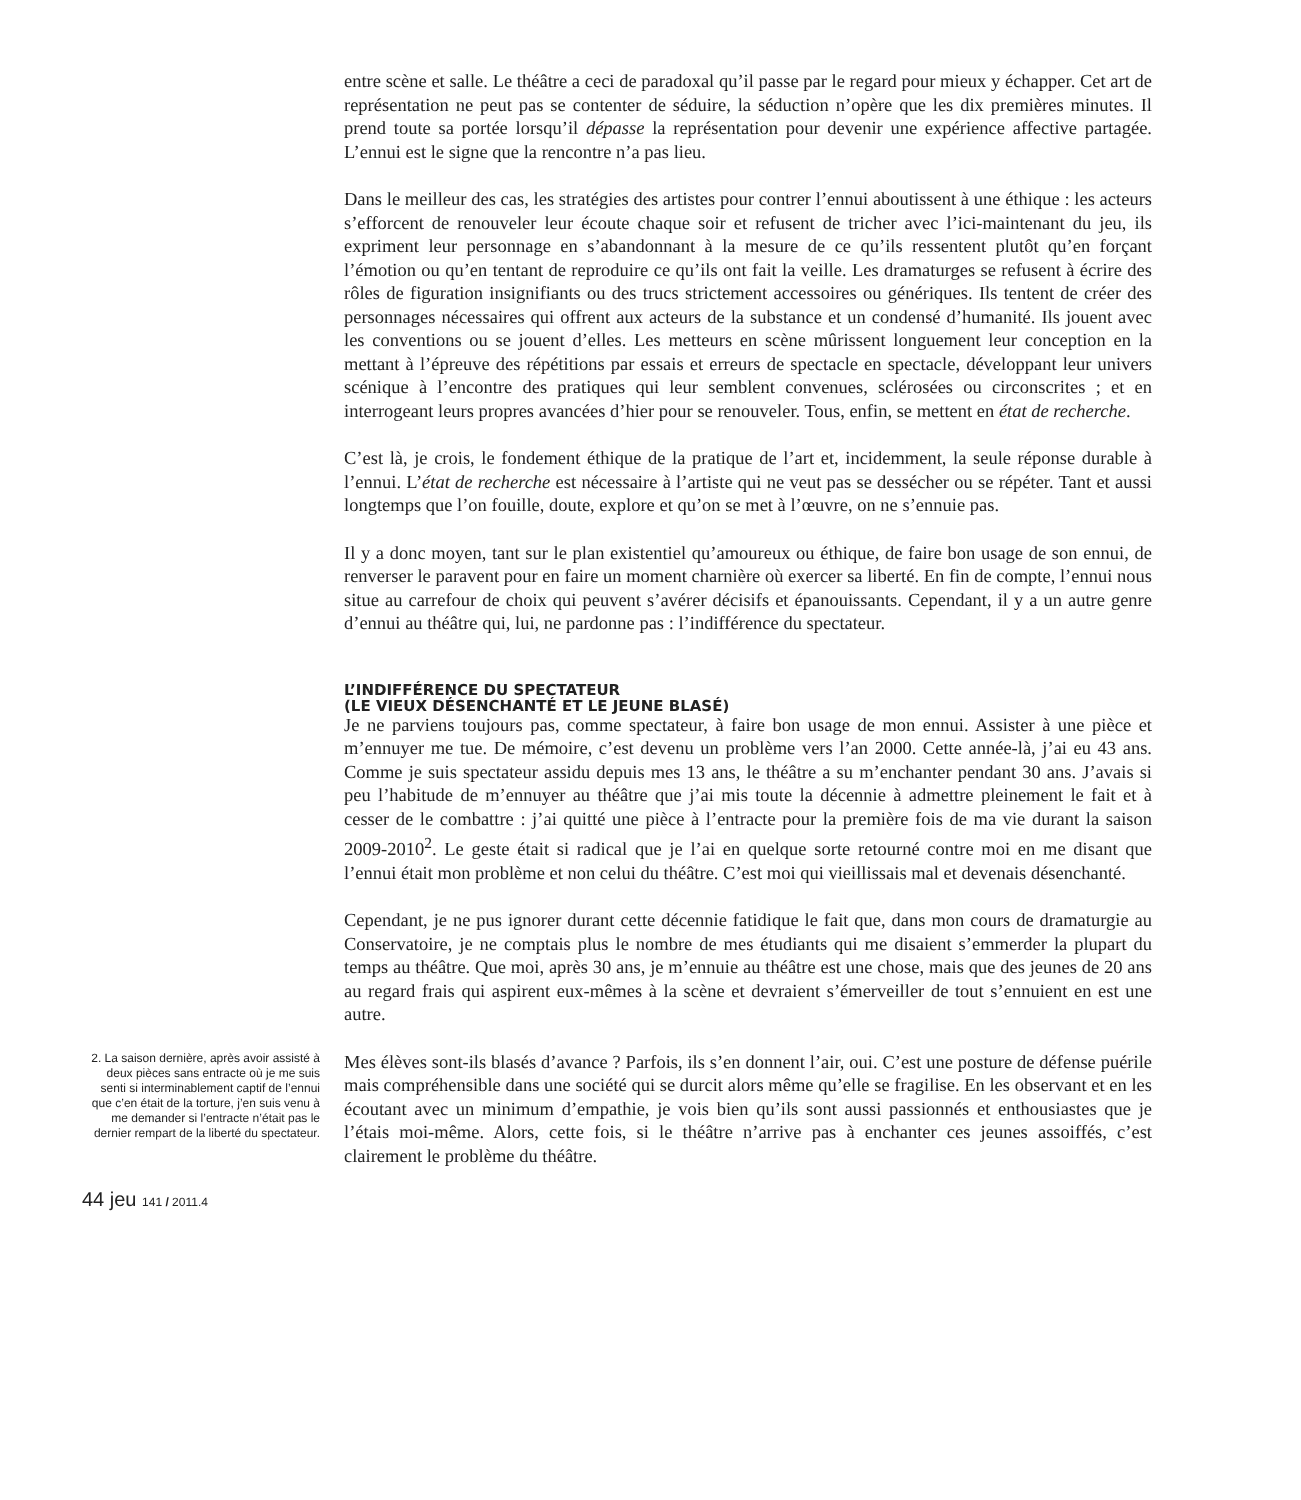entre scène et salle. Le théâtre a ceci de paradoxal qu’il passe par le regard pour mieux y échapper. Cet art de représentation ne peut pas se contenter de séduire, la séduction n’opère que les dix premières minutes. Il prend toute sa portée lorsqu’il dépasse la représentation pour devenir une expérience affective partagée. L’ennui est le signe que la rencontre n’a pas lieu.
Dans le meilleur des cas, les stratégies des artistes pour contrer l’ennui aboutissent à une éthique : les acteurs s’efforcent de renouveler leur écoute chaque soir et refusent de tricher avec l’ici-maintenant du jeu, ils expriment leur personnage en s’abandonnant à la mesure de ce qu’ils ressentent plutôt qu’en forçant l’émotion ou qu’en tentant de reproduire ce qu’ils ont fait la veille. Les dramaturges se refusent à écrire des rôles de figuration insignifiants ou des trucs strictement accessoires ou génériques. Ils tentent de créer des personnages nécessaires qui offrent aux acteurs de la substance et un condensé d’humanité. Ils jouent avec les conventions ou se jouent d’elles. Les metteurs en scène mûrissent longuement leur conception en la mettant à l’épreuve des répétitions par essais et erreurs de spectacle en spectacle, développant leur univers scénique à l’encontre des pratiques qui leur semblent convenues, sclérosées ou circonscrites ; et en interrogeant leurs propres avancées d’hier pour se renouveler. Tous, enfin, se mettent en état de recherche.
C’est là, je crois, le fondement éthique de la pratique de l’art et, incidemment, la seule réponse durable à l’ennui. L’état de recherche est nécessaire à l’artiste qui ne veut pas se dessécher ou se répéter. Tant et aussi longtemps que l’on fouille, doute, explore et qu’on se met à l’œuvre, on ne s’ennuie pas.
Il y a donc moyen, tant sur le plan existentiel qu’amoureux ou éthique, de faire bon usage de son ennui, de renverser le paravent pour en faire un moment charnière où exercer sa liberté. En fin de compte, l’ennui nous situe au carrefour de choix qui peuvent s’avérer décisifs et épanouissants. Cependant, il y a un autre genre d’ennui au théâtre qui, lui, ne pardonne pas : l’indifférence du spectateur.
L’INDIFFÉRENCE DU SPECTATEUR
(LE VIEUX DÉSENCHANTÉ ET LE JEUNE BLASÉ)
Je ne parviens toujours pas, comme spectateur, à faire bon usage de mon ennui. Assister à une pièce et m’ennuyer me tue. De mémoire, c’est devenu un problème vers l’an 2000. Cette année-là, j’ai eu 43 ans. Comme je suis spectateur assidu depuis mes 13 ans, le théâtre a su m’enchanter pendant 30 ans. J’avais si peu l’habitude de m’ennuyer au théâtre que j’ai mis toute la décennie à admettre pleinement le fait et à cesser de le combattre : j’ai quitté une pièce à l’entracte pour la première fois de ma vie durant la saison 2009-2010<sup>2</sup>. Le geste était si radical que je l’ai en quelque sorte retourné contre moi en me disant que l’ennui était mon problème et non celui du théâtre. C’est moi qui vieillissais mal et devenais désenchanté.
Cependant, je ne pus ignorer durant cette décennie fatidique le fait que, dans mon cours de dramaturgie au Conservatoire, je ne comptais plus le nombre de mes étudiants qui me disaient s’emmerder la plupart du temps au théâtre. Que moi, après 30 ans, je m’ennuie au théâtre est une chose, mais que des jeunes de 20 ans au regard frais qui aspirent eux-mêmes à la scène et devraient s’émerveiller de tout s’ennuient en est une autre.
2. La saison dernière, après avoir assisté à deux pièces sans entracte où je me suis senti si interminablement captif de l’ennui que c’en était de la torture, j’en suis venu à me demander si l’entracte n’était pas le dernier rempart de la liberté du spectateur.
Mes élèves sont-ils blasés d’avance ? Parfois, ils s’en donnent l’air, oui. C’est une posture de défense puérile mais compréhensible dans une société qui se durcit alors même qu’elle se fragilise. En les observant et en les écoutant avec un minimum d’empathie, je vois bien qu’ils sont aussi passionnés et enthousiastes que je l’étais moi-même. Alors, cette fois, si le théâtre n’arrive pas à enchanter ces jeunes assoiffés, c’est clairement le problème du théâtre.
44 jeu 141 / 2011.4